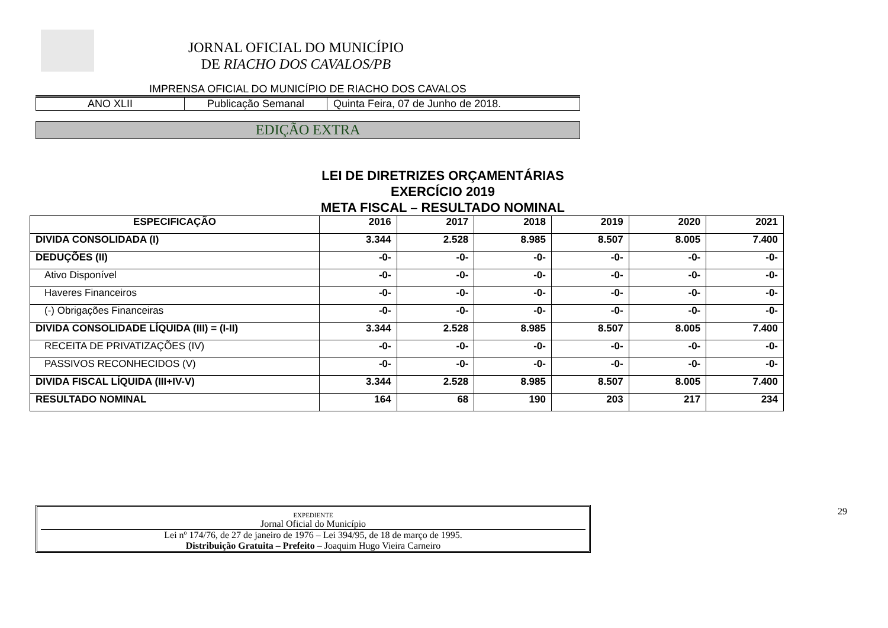JORNAL OFICIAL DO MUNICÍPIO
DE RIACHO DOS CAVALOS/PB
IMPRENSA OFICIAL DO MUNICÍPIO DE RIACHO DOS CAVALOS
ANO XLII Publicação Semanal Quinta Feira, 07 de Junho de 2018.
EDIÇÃO EXTRA
LEI DE DIRETRIZES ORÇAMENTÁRIAS
EXERCÍCIO 2019
META FISCAL – RESULTADO NOMINAL
| ESPECIFICAÇÃO | 2016 | 2017 | 2018 | 2019 | 2020 | 2021 |
| --- | --- | --- | --- | --- | --- | --- |
| DIVIDA CONSOLIDADA (I) | 3.344 | 2.528 | 8.985 | 8.507 | 8.005 | 7.400 |
| DEDUÇÕES (II) | -0- | -0- | -0- | -0- | -0- | -0- |
| Ativo Disponível | -0- | -0- | -0- | -0- | -0- | -0- |
| Haveres Financeiros | -0- | -0- | -0- | -0- | -0- | -0- |
| (-) Obrigações Financeiras | -0- | -0- | -0- | -0- | -0- | -0- |
| DIVIDA CONSOLIDADE LÍQUIDA (III) = (I-II) | 3.344 | 2.528 | 8.985 | 8.507 | 8.005 | 7.400 |
| RECEITA DE PRIVATIZAÇÕES (IV) | -0- | -0- | -0- | -0- | -0- | -0- |
| PASSIVOS RECONHECIDOS (V) | -0- | -0- | -0- | -0- | -0- | -0- |
| DIVIDA FISCAL LÍQUIDA (III+IV-V) | 3.344 | 2.528 | 8.985 | 8.507 | 8.005 | 7.400 |
| RESULTADO NOMINAL | 164 | 68 | 190 | 203 | 217 | 234 |
EXPEDIENTE
Jornal Oficial do Município
Lei nº 174/76, de 27 de janeiro de 1976 – Lei 394/95, de 18 de março de 1995.
Distribuição Gratuita – Prefeito – Joaquim Hugo Vieira Carneiro
29